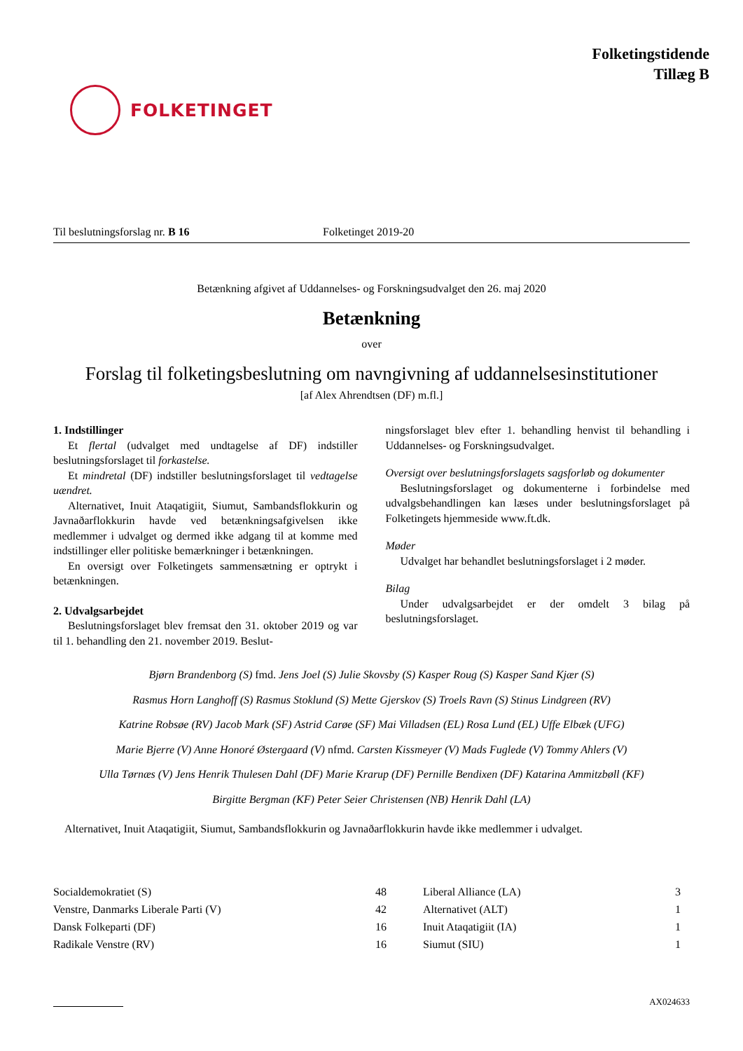FOLKETINGET
Folketingstidende
Tillæg B
Til beslutningsforslag nr. B 16 Folketinget 2019-20
Betænkning afgivet af Uddannelses- og Forskningsudvalget den 26. maj 2020
Betænkning
over
Forslag til folketingsbeslutning om navngivning af uddannelsesinstitutioner
[af Alex Ahrendtsen (DF) m.fl.]
1. Indstillinger
Et flertal (udvalget med undtagelse af DF) indstiller beslutningsforslaget til forkastelse.
Et mindretal (DF) indstiller beslutningsforslaget til vedtagelse uændret.
Alternativet, Inuit Ataqatigiit, Siumut, Sambandsflokkurin og Javnaðarflokkurin havde ved betænkningsafgivelsen ikke medlemmer i udvalget og dermed ikke adgang til at komme med indstillinger eller politiske bemærkninger i betænkningen.
En oversigt over Folketingets sammensætning er optrykt i betænkningen.
2. Udvalgsarbejdet
Beslutningsforslaget blev fremsat den 31. oktober 2019 og var til 1. behandling den 21. november 2019. Beslut-
ningsforslaget blev efter 1. behandling henvist til behandling i Uddannelses- og Forskningsudvalget.
Oversigt over beslutningsforslagets sagsforløb og dokumenter
Beslutningsforslaget og dokumenterne i forbindelse med udvalgsbehandlingen kan læses under beslutningsforslaget på Folketingets hjemmeside www.ft.dk.
Møder
Udvalget har behandlet beslutningsforslaget i 2 møder.
Bilag
Under udvalgsarbejdet er der omdelt 3 bilag på beslutningsforslaget.
Bjørn Brandenborg (S) fmd. Jens Joel (S) Julie Skovsby (S) Kasper Roug (S) Kasper Sand Kjær (S)
Rasmus Horn Langhoff (S) Rasmus Stoklund (S) Mette Gjerskov (S) Troels Ravn (S) Stinus Lindgreen (RV)
Katrine Robsøe (RV) Jacob Mark (SF) Astrid Carøe (SF) Mai Villadsen (EL) Rosa Lund (EL) Uffe Elbæk (UFG)
Marie Bjerre (V) Anne Honoré Østergaard (V) nfmd. Carsten Kissmeyer (V) Mads Fuglede (V) Tommy Ahlers (V)
Ulla Tørnæs (V) Jens Henrik Thulesen Dahl (DF) Marie Krarup (DF) Pernille Bendixen (DF) Katarina Ammitzbøll (KF)
Birgitte Bergman (KF) Peter Seier Christensen (NB) Henrik Dahl (LA)
Alternativet, Inuit Ataqatigiit, Siumut, Sambandsflokkurin og Javnaðarflokkurin havde ikke medlemmer i udvalget.
| Socialdemokratiet (S) | 48 | Liberal Alliance (LA) | 3 |
| Venstre, Danmarks Liberale Parti (V) | 42 | Alternativet (ALT) | 1 |
| Dansk Folkeparti (DF) | 16 | Inuit Ataqatigiit (IA) | 1 |
| Radikale Venstre (RV) | 16 | Siumut (SIU) | 1 |
AX024633